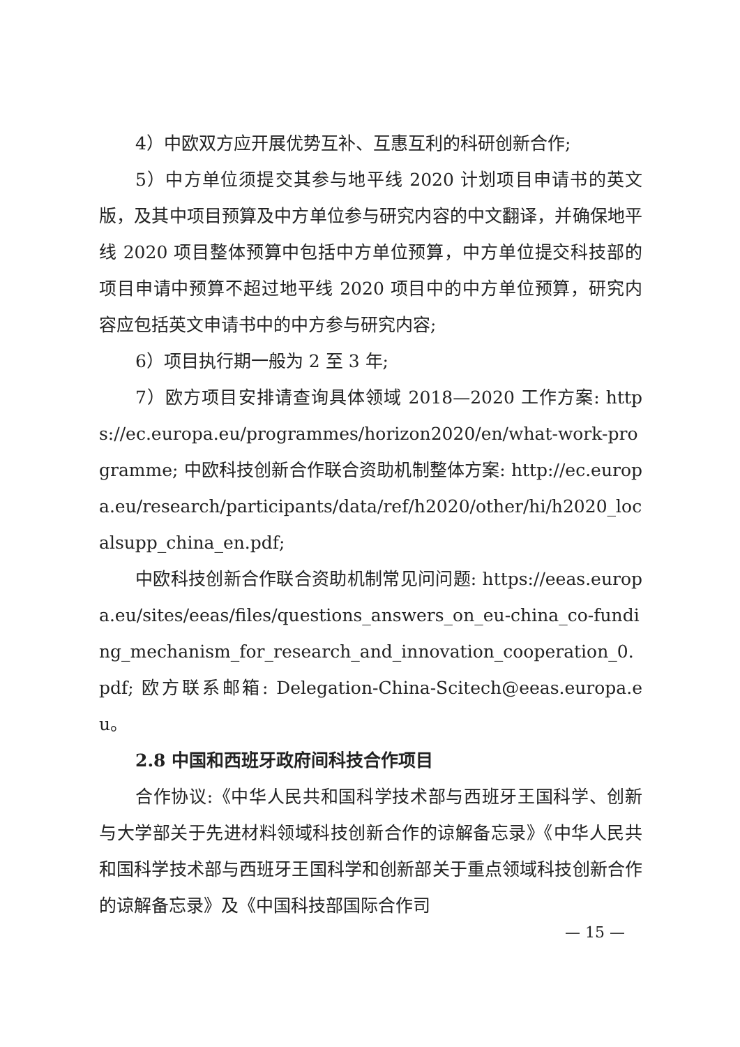4）中欧双方应开展优势互补、互惠互利的科研创新合作;
5）中方单位须提交其参与地平线 2020 计划项目申请书的英文版，及其中项目预算及中方单位参与研究内容的中文翻译，并确保地平线 2020 项目整体预算中包括中方单位预算，中方单位提交科技部的项目申请中预算不超过地平线 2020 项目中的中方单位预算，研究内容应包括英文申请书中的中方参与研究内容;
6）项目执行期一般为 2 至 3 年;
7）欧方项目安排请查询具体领域 2018—2020 工作方案: https://ec.europa.eu/programmes/horizon2020/en/what-work-programme; 中欧科技创新合作联合资助机制整体方案: http://ec.europa.eu/research/participants/data/ref/h2020/other/hi/h2020_localsupp_china_en.pdf;
中欧科技创新合作联合资助机制常见问问题: https://eeas.europa.eu/sites/eeas/files/questions_answers_on_eu-china_co-funding_mechanism_for_research_and_innovation_cooperation_0.pdf; 欧方联系邮箱: Delegation-China-Scitech@eeas.europa.eu。
2.8 中国和西班牙政府间科技合作项目
合作协议:《中华人民共和国科学技术部与西班牙王国科学、创新与大学部关于先进材料领域科技创新合作的谅解备忘录》《中华人民共和国科学技术部与西班牙王国科学和创新部关于重点领域科技创新合作的谅解备忘录》及《中国科技部国际合作司
— 15 —